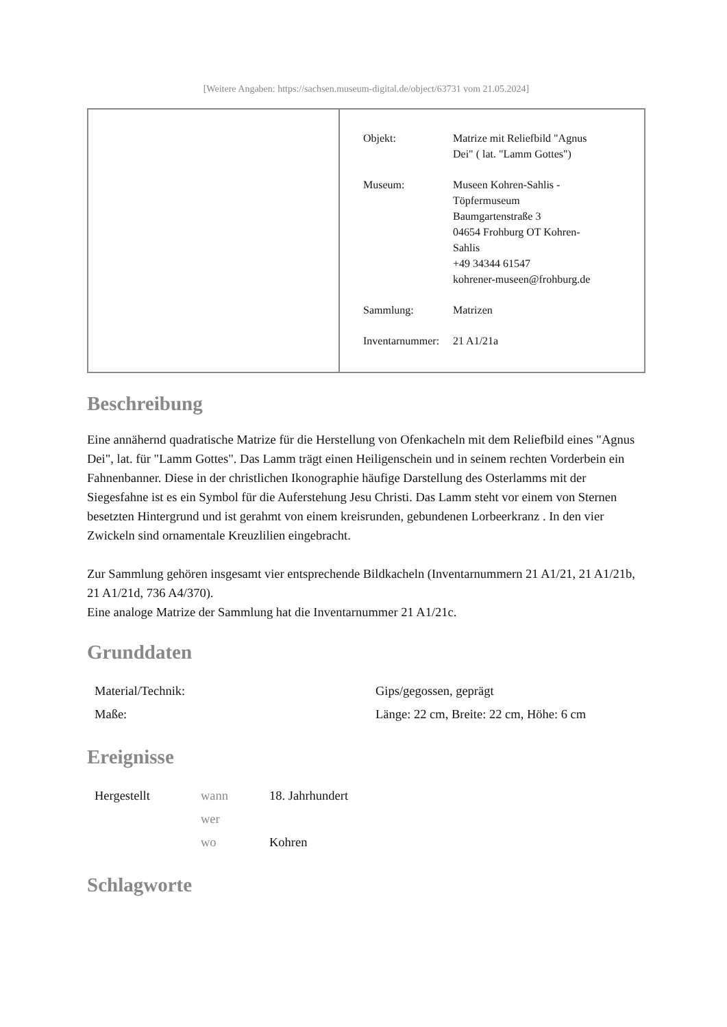[Weitere Angaben: https://sachsen.museum-digital.de/object/63731 vom 21.05.2024]
| Objekt: | Matrize mit Reliefbild "Agnus Dei" ( lat. "Lamm Gottes") |
| Museum: | Museen Kohren-Sahlis - Töpfermuseum Baumgartenstraße 3 04654 Frohburg OT Kohren- Sahlis +49 34344 61547 kohrener-museen@frohburg.de |
| Sammlung: | Matrizen |
| Inventarnummer: | 21 A1/21a |
Beschreibung
Eine annähernd quadratische Matrize für die Herstellung von Ofenkacheln mit dem Reliefbild eines "Agnus Dei", lat. für "Lamm Gottes". Das Lamm trägt einen Heiligenschein und in seinem rechten Vorderbein ein Fahnenbanner. Diese in der christlichen Ikonographie häufige Darstellung des Osterlamms mit der Siegesfahne ist es ein Symbol für die Auferstehung Jesu Christi. Das Lamm steht vor einem von Sternen besetzten Hintergrund und ist gerahmt von einem kreisrunden, gebundenen Lorbeerkranz . In den vier Zwickeln sind ornamentale Kreuzlilien eingebracht.
Zur Sammlung gehören insgesamt vier entsprechende Bildkacheln (Inventarnummern 21 A1/21, 21 A1/21b, 21 A1/21d, 736 A4/370).
Eine analoge Matrize der Sammlung hat die Inventarnummer 21 A1/21c.
Grunddaten
| Material/Technik: | Gips/gegossen, geprägt |
| Maße: | Länge: 22 cm, Breite: 22 cm, Höhe: 6 cm |
Ereignisse
| Hergestellt | wann | 18. Jahrhundert |
| | wer | |
| | wo | Kohren |
Schlagworte